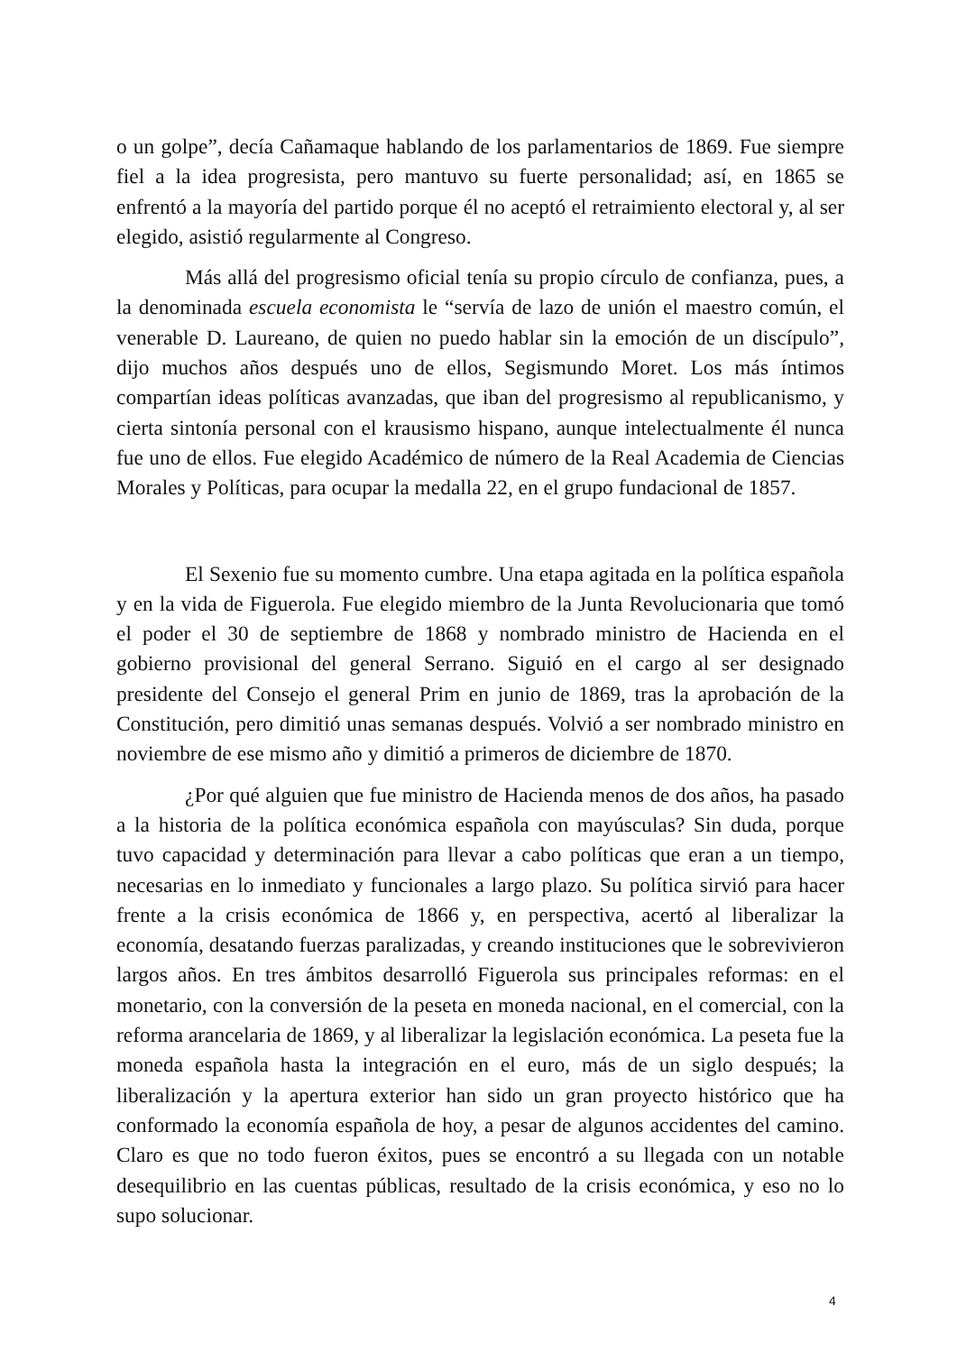o un golpe”, decía Cañamaque hablando de los parlamentarios de 1869. Fue siempre fiel a la idea progresista, pero mantuvo su fuerte personalidad; así, en 1865 se enfrentó a la mayoría del partido porque él no aceptó el retraimiento electoral y, al ser elegido, asistió regularmente al Congreso.
Más allá del progresismo oficial tenía su propio círculo de confianza, pues, a la denominada escuela economista le “servía de lazo de unión el maestro común, el venerable D. Laureano, de quien no puedo hablar sin la emoción de un discípulo”, dijo muchos años después uno de ellos, Segismundo Moret. Los más íntimos compartían ideas políticas avanzadas, que iban del progresismo al republicanismo, y cierta sintonía personal con el krausismo hispano, aunque intelectualmente él nunca fue uno de ellos. Fue elegido Académico de número de la Real Academia de Ciencias Morales y Políticas, para ocupar la medalla 22, en el grupo fundacional de 1857.
El Sexenio fue su momento cumbre. Una etapa agitada en la política española y en la vida de Figuerola. Fue elegido miembro de la Junta Revolucionaria que tomó el poder el 30 de septiembre de 1868 y nombrado ministro de Hacienda en el gobierno provisional del general Serrano. Siguió en el cargo al ser designado presidente del Consejo el general Prim en junio de 1869, tras la aprobación de la Constitución, pero dimitió unas semanas después. Volvió a ser nombrado ministro en noviembre de ese mismo año y dimitió a primeros de diciembre de 1870.
¿Por qué alguien que fue ministro de Hacienda menos de dos años, ha pasado a la historia de la política económica española con mayúsculas? Sin duda, porque tuvo capacidad y determinación para llevar a cabo políticas que eran a un tiempo, necesarias en lo inmediato y funcionales a largo plazo. Su política sirvió para hacer frente a la crisis económica de 1866 y, en perspectiva, acertó al liberalizar la economía, desatando fuerzas paralizadas, y creando instituciones que le sobrevivieron largos años. En tres ámbitos desarrolló Figuerola sus principales reformas: en el monetario, con la conversión de la peseta en moneda nacional, en el comercial, con la reforma arancelaria de 1869, y al liberalizar la legislación económica. La peseta fue la moneda española hasta la integración en el euro, más de un siglo después; la liberalización y la apertura exterior han sido un gran proyecto histórico que ha conformado la economía española de hoy, a pesar de algunos accidentes del camino. Claro es que no todo fueron éxitos, pues se encontró a su llegada con un notable desequilibrio en las cuentas públicas, resultado de la crisis económica, y eso no lo supo solucionar.
4